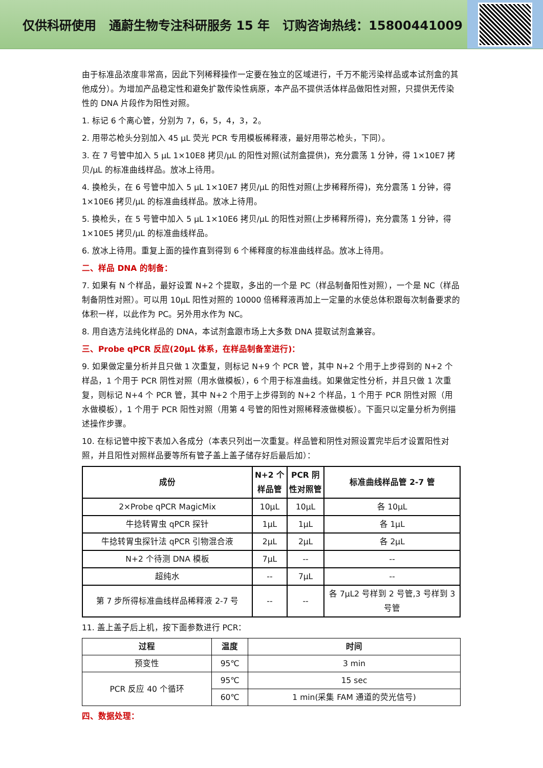仅供科研使用 通蔚生物专注科研服务 15 年 订购咨询热线：15800441009
由于标准品浓度非常高，因此下列稀释操作一定要在独立的区域进行，千万不能污染样品或本试剂盒的其他成分）。为增加产品稳定性和避免扩散传染性病原，本产品不提供活体样品做阳性对照，只提供无传染性的 DNA 片段作为阳性对照。
1. 标记 6 个离心管，分别为 7，6，5，4，3，2。
2. 用带芯枪头分别加入 45 μL 荧光 PCR 专用模板稀释液，最好用带芯枪头，下同）。
3. 在 7 号管中加入 5 μL 1×10E8 拷贝/μL 的阳性对照(试剂盒提供)，充分震荡 1 分钟，得 1×10E7 拷贝/μL 的标准曲线样品。放冰上待用。
4. 换枪头，在 6 号管中加入 5 μL 1×10E7 拷贝/μL 的阳性对照(上步稀释所得)，充分震荡 1 分钟，得 1×10E6 拷贝/μL 的标准曲线样品。放冰上待用。
5. 换枪头，在 5 号管中加入 5 μL 1×10E6 拷贝/μL 的阳性对照(上步稀释所得)，充分震荡 1 分钟，得 1×10E5 拷贝/μL 的标准曲线样品。
6. 放冰上待用。重复上面的操作直到得到 6 个稀释度的标准曲线样品。放冰上待用。
二、样品 DNA 的制备：
7. 如果有 N 个样品，最好设置 N+2 个提取，多出的一个是 PC（样品制备阳性对照），一个是 NC（样品制备阴性对照）。可以用 10μL 阳性对照的 10000 倍稀释液再加上一定量的水使总体积跟每次制备要求的体积一样，以此作为 PC。另外用水作为 NC。
8. 用自选方法纯化样品的 DNA，本试剂盒跟市场上大多数 DNA 提取试剂盒兼容。
三、Probe qPCR 反应(20μL 体系，在样品制备室进行)：
9. 如果做定量分析并且只做 1 次重复，则标记 N+9 个 PCR 管，其中 N+2 个用于上步得到的 N+2 个样品，1 个用于 PCR 阴性对照（用水做模板），6 个用于标准曲线。如果做定性分析，并且只做 1 次重复，则标记 N+4 个 PCR 管，其中 N+2 个用于上步得到的 N+2 个样品，1 个用于 PCR 阴性对照（用水做模板），1 个用于 PCR 阳性对照（用第 4 号管的阳性对照稀释液做模板）。下面只以定量分析为例描述操作步骤。
10. 在标记管中按下表加入各成分（本表只列出一次重复。样品管和阴性对照设置完毕后才设置阳性对照，并且阳性对照样品要等所有管子盖上盖子储存好后最后加）：
| 成份 | N+2 个样品管 | PCR 阴性对照管 | 标准曲线样品管 2-7 管 |
| --- | --- | --- | --- |
| 2×Probe qPCR MagicMix | 10μL | 10μL | 各 10μL |
| 牛捻转胃虫 qPCR 探针 | 1μL | 1μL | 各 1μL |
| 牛捻转胃虫探针法 qPCR 引物混合液 | 2μL | 2μL | 各 2μL |
| N+2 个待测 DNA 模板 | 7μL | -- | -- |
| 超纯水 | -- | 7μL | -- |
| 第 7 步所得标准曲线样品稀释液 2-7 号 | -- | -- | 各 7μL2 号样到 2 号管,3 号样到 3 号管 |
11. 盖上盖子后上机，按下面参数进行 PCR：
| 过程 | 温度 | 时间 |
| --- | --- | --- |
| 预变性 | 95℃ | 3 min |
| PCR 反应 40 个循环 | 95℃ | 15 sec |
| | 60℃ | 1 min(采集 FAM 通道的荧光信号) |
四、数据处理：